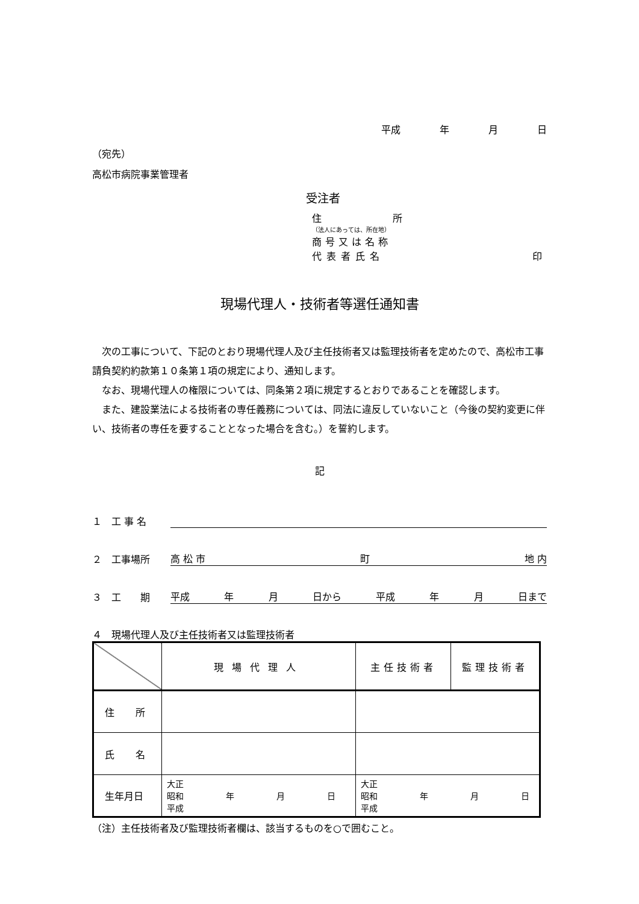平成 年 月 日
（宛先）
高松市病院事業管理者
受注者
住 所
（法人にあっては、所在地）
商号又は名称
代表者氏名 印
現場代理人・技術者等選任通知書
　次の工事について、下記のとおり現場代理人及び主任技術者又は監理技術者を定めたので、高松市工事請負契約約款第１０条第１項の規定により、通知します。
　なお、現場代理人の権限については、同条第２項に規定するとおりであることを確認します。
　また、建設業法による技術者の専任義務については、同法に違反していないこと（今後の契約変更に伴い、技術者の専任を要することとなった場合を含む。）を誓約します。
記
１　工 事 名
２　工事場所 高 松 市 町 地 内
３　工　　期 平成 年 月 日から 平成 年 月 日まで
４　現場代理人及び主任技術者又は監理技術者
| | 現場代理人 | 主任技術者 | 監理技術者 |
| 住 所 | | | |
| 氏 名 | | | |
| 生年月日 | 大正 昭和 年 月 日 平成 | 大正 昭和 年 月 日 平成 | |
（注）主任技術者及び監理技術者欄は、該当するものを○で囲むこと。